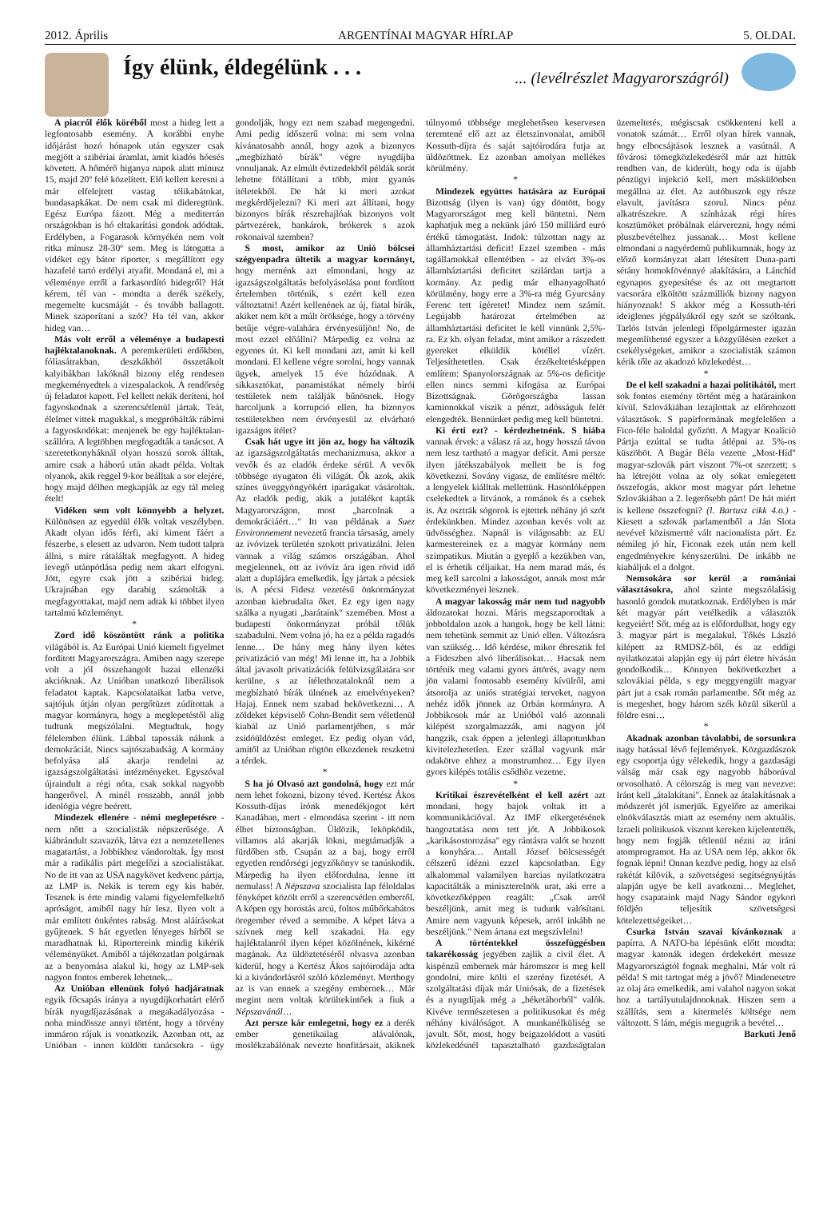2012. Április ARGENTÍNAI MAGYAR HÍRLAP 5. OLDAL
Így élünk, éldegélünk . . .
... (levélrészlet Magyarországról)
A piacról élők köréből most a hideg lett a legfontosabb esemény. A korábbi enyhe időjárást hozó hónapok után egyszer csak megjött a szibériai áramlat, amit kiadós hóesés követett. A hőmérő higanya napok alatt mínusz 15, majd 20º felé közelített. Elő kellett keresni a már elfelejtett vastag télikabátokat, bundasapkákat. De nem csak mi dideregtünk. Egész Európa fázott. Még a mediterrán országokban is hó eltakarítási gondok adódtak. Erdélyben, a Fogarasok környékén nem volt ritka mínusz 28-30º sem. Meg is látogatta a vidéket egy bátor riporter, s megállított egy hazafelé tartó erdélyi atyafit. Mondaná el, mi a véleménye erről a farkasordító hidegről? Hát kérem, tél van - mondta a derék székely, megemelte kucsmáját - és tovább ballagott. Minek szaporítani a szót? Ha tél van, akkor hideg van…
Más volt erről a véleménye a budapesti hajléktalanoknak. A peremkerületi erdőkben, fóliasátrakban, deszkákból összetákolt kalyibákban lakóknál bizony elég rendesen megkeményedtek a vizespalackok. A rendőrség új feladatot kapott. Fel kellett nekik deríteni, hol fagyoskodnak a szerencsétlenül jártak. Teát, élelmet vittek magukkal, s megpróbálták rábírni a fagyoskodókat: menjenek be egy hajléktalan-szállóra. A legtöbben megfogadták a tanácsot. A szeretetkonyháknál olyan hosszú sorok álltak, amire csak a háború után akadt példa. Voltak olyanok, akik reggel 9-kor beálltak a sor elejére, hogy majd délben megkapják az egy tál meleg ételt!
Vidéken sem volt könnyebb a helyzet. Különösen az egyedül élők voltak veszélyben. Akadt olyan idős férfi, aki kiment fáért a fészerbe, s elesett az udvaron. Nem tudott talpra állni, s mire rátaláltak megfagyott. A hideg levegő utánpótlása pedig nem akart elfogyni. Jött, egyre csak jött a szibériai hideg. Ukrajnában egy darabig számolták a megfagyottakat, majd nem adtak ki többet ilyen tartalmú közleményt.
*
Zord idő köszöntött ránk a politika világából is. Az Európai Unió kiemelt figyelmet fordított Magyarországra. Amiben nagy szerepe volt a jól összehangolt hazai ellenzéki akcióknak. Az Unióban unatkozó liberálisok feladatot kaptak. Kapcsolataikat latba vetve, sajtójuk útján olyan pergőtüzet zúdítottak a magyar kormányra, hogy a meglepetéstől alig tudtunk megszólalni. Megtudtuk, hogy félelemben élünk. Lábbal tapossák nálunk a demokráciát. Nincs sajtószabadság. A kormány befolyása alá akarja rendelni az igazságszolgáltatási intézményeket. Egyszóval újraindult a régi nóta, csak sokkal nagyobb hangerővel. A minél rosszabb, annál jobb ideológia végre beérett.
Mindezek ellenére - némi meglepetésre - nem nőtt a szocialisták népszerűsége. A kiábrándult szavazók, látva ezt a nemzetellenes magatartást, a Jobbikhoz vándoroltak. Így most már a radikális párt megelőzi a szocialistákat. No de itt van az USA nagykövet kedvenc pártja, az LMP is. Nekik is terem egy kis babér. Tesznek is érte mindig valami figyelemfelkeltő apróságot, amiből nagy hír lesz. Ilyen volt a már említett önkéntes rabság. Most aláírásokat gyűjtenek. S hát egyetlen lényeges hírből se maradhatnak ki. Riportereink mindig kikérik véleményüket. Amiből a tájékozatlan polgárnak az a benyomása alakul ki, hogy az LMP-sek nagyon fontos emberek lehetnek...
Az Unióban ellenünk folyó hadjáratnak egyik főcsapás iránya a nyugdíjkorhatárt elérő bírák nyugdíjazásának a megakadályozása - noha mindössze annyi történt, hogy a törvény immáron rájuk is vonatkozik. Azonban ott, az Unióban - innen küldött tanácsokra - úgy gondolják, hogy ezt nem szabad megengedni. Ami pedig időszerű volna: mi sem volna kívánatosabb annál, hogy azok a bizonyos „megbízható bírák" végre nyugdíjba vonuljanak. Az elmúlt évtizedekből példák sorát lehetne fölállítani a több, mint gyanús ítéletekből. De hát ki meri azokat megkérdőjelezni? Ki meri azt állítani, hogy bizonyos bírák részrehajlóak bizonyos volt pártvezérek, bankárok, brókerek s azok rokonaival szemben?
S most, amikor az Unió bölcsei szégyenpadra ültetik a magyar kormányt, hogy mernénk azt elmondani, hogy az igazságszolgáltatás befolyásolása pont fordított értelemben történik, s ezért kell ezen változtatni! Azért kellenének az új, fiatal bírák, akiket nem köt a múlt öröksége, hogy a törvény betűje végre-valahára érvényesüljön! No, de most ezzel előállni? Márpedig ez volna az egyenes út. Ki kell mondani azt, amit ki kell mondani. El kellene végre sorolni, hogy vannak ügyek, amelyek 15 éve húzódnak. A sikkasztókat, panamistákat némely bírói testületek nem találják bűnösnek. Hogy harcoljunk a korrupció ellen, ha bizonyos testületekben nem érvényesül az elvárható igazságos ítélet?
Csak hát ugye itt jön az, hogy ha változik az igazságszolgáltatás mechanizmusa, akkor a vevők és az eladók érdeke sérül. A vevők többsége nyugaton éli világát. Ők azok, akik színes üveggyöngyökért iparágakat vásároltak. Az eladók pedig, akik a jutalékot kapták Magyarországon, most „harcolnak a demokráciáért…" Itt van példának a Suez Environnement nevezetű francia társaság, amely az ivóvizek területén szokott privatizálni. Jelen vannak a világ számos országában. Ahol megjelennek, ott az ivóvíz ára igen rövid idő alatt a duplájára emelkedik. Így jártak a pécsiek is. A pécsi Fidesz vezetésű önkormányzat azonban kiebrudalta őket. Ez egy igen nagy szálka a nyugati „barátaink" szemében. Most a budapesti önkormányzat próbál tőlük szabadulni. Nem volna jó, ha ez a példa ragadós lenne… De hány meg hány ilyen kétes privatizáció van még! Mi lenne itt, ha a Jobbik által javasolt privatizációk felülvizsgálatára sor kerülne, s az ítélethozataloknál nem a megbízható bírák ülnének az emelvényeken? Hajaj. Ennek nem szabad bekövetkezni… A zöldeket képviselő Cohn-Bendit sem véletlenül kiabál az Unió parlamentjében, s már zsidóüldözést emleget. Ez pedig olyan vád, amitől az Unióban rögtön elkezdenek reszketni a térdek.
*
S ha jó Olvasó azt gondolná, hogy ezt már nem lehet fokozni, bizony téved. Kertész Ákos Kossuth-díjas írónk menedékjogot kért Kanadában, mert - elmondása szerint - itt nem élhet biztonságban. Üldözik, leköpködik, villamos alá akarják lökni, megtámadják a fürdőben stb. Csupán az a baj, hogy erről egyetlen rendőrségi jegyzőkönyv se tanúskodik. Márpedig ha ilyen előfordulna, lenne itt nemulass! A Népszava szocialista lap féloldalas fényképet közölt erről a szerencsétlen emberről. A képen egy borostás arcú, foltos műbőrkabátos öregember réved a semmibe. A képet látva a szívnek meg kell szakadni. Ha egy hajléktalanról ilyen képet közölnének, kikérné magának. Az üldöztetéséről olvasva azonban kiderül, hogy a Kertész Ákos sajtóirodája adta ki a kivándorlásról szóló közleményt. Merthogy az is van ennek a szegény embernek… Már megint nem voltak körültekintőek a fiuk a Népszavánál…
Azt persze kár emlegetni, hogy ez a derék ember genetikailag alávalónak, moslékzabálónak nevezte honfitársait, akiknek túlnyomó többsége meglehetősen keservesen teremtené elő azt az életszínvonalat, amiből Kossuth-díjra és saját sajtóirodára futja az üldözöttnek. Ez azonban amolyan mellékes körülmény.
*
Mindezek együttes hatására az Európai Bizottság (ilyen is van) úgy döntött, hogy Magyarországot meg kell büntetni. Nem kaphatjuk meg a nekünk járó 150 milliárd euró értékű támogatást. Indok: túlzottan nagy az államháztartási deficit! Ezzel szemben - más tagállamokkal ellentétben - az elvárt 3%-os államháztartási deficitet szilárdan tartja a kormány. Az pedig már elhanyagolható körülmény, hogy erre a 3%-ra még Gyurcsány Ferenc tett ígéretet! Mindez nem számít. Legújabb határozat értelmében az államháztartási deficitet le kell vinnünk 2,5%-ra. Ez kb. olyan feladat, mint amikor a rászedett gyereket elküldik kötéllel vízért. Teljesíthetetlen. Csak érzékeltetésképpen említem: Spanyolországnak az 5%-os deficitje ellen nincs semmi kifogása az Európai Bizottságnak. Görögországba lassan kamionokkal viszik a pénzt, adósságuk felét elengedték. Bennünket pedig meg kell büntetni.
Ki érti ezt? - kérdezhetnénk. S hiába vannak érvek: a válasz rá az, hogy hosszú távon nem lesz tartható a magyar deficit. Ami persze ilyen játékszabályok mellett be is fog következni. Sovány vigasz, de említésre méltó: a lengyelek kiálltak mellettünk. Hasonlóképpen cselekedtek a litvánok, a románok és a csehek is. Az osztrák sógorok is ejtettek néhány jó szót érdekünkben. Mindez azonban kevés volt az üdvösséghez. Napnál is világosabb: az EU karmestereinek ez a magyar kormány nem szimpatikus. Miután a gyeplő a kezükben van, el is érhetik céljaikat. Ha nem marad más, és meg kell sarcolni a lakosságot, annak most már következményei lesznek.
A magyar lakosság már nem tud nagyobb áldozatokat hozni. Máris megszaporodtak a jobboldalon azok a hangok, hogy be kell látni: nem tehetünk semmit az Unió ellen. Változásra van szükség… Idő kérdése, mikor ébresztik fel a Fideszben alvó liberálisokat… Hacsak nem történik meg valami gyors áttörés, avagy nem jön valami fontosabb esemény kívülről, ami átsorolja az uniós stratégiai terveket, nagyon nehéz idők jönnek az Orbán kormányra. A Jobbikosok már az Unióból való azonnali kilépést szorgalmazzák, ami nagyon jól hangzik, csak éppen a jelenlegi állapotunkban kivitelezhetetlen. Ezer szállal vagyunk már odakötve ehhez a monstrumhoz… Egy ilyen gyors kilépés totális csődhöz vezetne.
*
Kritikai észrevételként el kell azért azt mondani, hogy bajok voltak itt a kommunikációval. Az IMF elkergetésének hangoztatása nem tett jót. A Jobbikosok „karikásostorozása" egy rántásra valót se hozott a konyhára… Antall József bölcsességét célszerű idézni ezzel kapcsolatban. Egy alkalommal valamilyen harcias nyilatkozatra kapacitálták a miniszterelnök urat, aki erre a következőképpen reagált: „Csak arról beszéljünk, amit meg is tudunk valósítani. Amire nem vagyunk képesek, arról inkább ne beszéljünk." Nem ártana ezt megszívlelni!
A történtekkel összefüggésben takarékosság jegyében zajlik a civil élet. A kispénzű embernek már háromszor is meg kell gondolni, mire költi el szerény fizetését. A szolgáltatási díjak már Uniósak, de a fizetések és a nyugdíjak még a „béketáborból" valók. Kivéve természetesen a politikusokat és még néhány kiválóságot. A munkanélküliség se javult. Sőt, most, hogy beigazolódott a vasúti közlekedésnél tapasztalható gazdaságtalan üzemeltetés, mégiscsak csökkenteni kell a vonatok számát… Erről olyan hírek vannak, hogy elbocsájtások lesznek a vasútnál. A fővárosi tömegközlekedésről már azt hittük rendben van, de kiderült, hogy oda is újabb pénzügyi injekció kell, mert máskülönben megállna az élet. Az autóbuszok egy része elavult, javításra szorul. Nincs pénz alkatrészekre. A színházak régi híres kosztümöket próbálnak elárverezni, hogy némi pluszbevételhez jussanak… Most kellene elmondani a nagyérdemű publikumnak, hogy az előző kormányzat alatt létesített Duna-parti sétány homokfövénnyé alakítására, a Lánchíd egynapos gyepesítése és az ott megtartott vacsorára elköltött százmilliók bizony nagyon hiányoznak! S akkor még a Kossuth-téri ideiglenes jégpályákról egy szót se szóltunk. Tarlós István jelenlegi főpolgármester igazán megemlíthetné egyszer a közgyűlésen ezeket a csekélységeket, amikor a szocialisták számon kérik tőle az akadozó közlekedést…
*
De el kell szakadni a hazai politikától, mert sok fontos esemény történt még a határainkon kívül. Szlovákiában lezajlottak az előrehozott választások. S papírformának megfelelően a Fico-féle baloldal győzött. A Magyar Koalíció Pártja ezúttal se tudta átlépni az 5%-os küszöböt. A Bugár Béla vezette „Most-Híd" magyar-szlovák párt viszont 7%-ot szerzett; s ha létrejött volna az oly sokat emlegetett összefogás, akkor most magyar párt lehetne Szlovákiában a 2. legerősebb párt! De hát miért is kellene összefogni? (l. Bartusz cikk 4.o.) - Kiesett a szlovák parlamentből a Ján Slota nevével közismertté vált nacionalista párt. Ez némileg jó hír, Ficonak ezek után nem kell engedményekre kényszerülni. De inkább ne kiabáljuk el a dolgot.
Nemsokára sor kerül a romániai választásokra, ahol szinte megszólalásig hasonló gondok mutatkoznak. Erdélyben is már két magyar párt vetélkedik a választók kegyeiért! Sőt, még az is előfordulhat, hogy egy 3. magyar párt is megalakul. Tőkés László kilépett az RMDSZ-ből, és az eddigi nyilatkozatai alapján egy új párt életre hívásán gondolkodik… Könnyen bekövetkezhet a szlovákiai példa, s egy meggyengült magyar párt jut a csak román parlamentbe. Sőt még az is megeshet, hogy három szék közül sikerül a földre esni…
*
Akadnak azonban távolabbi, de sorsunkra nagy hatással lévő fejlemények. Közgazdászok egy csoportja úgy vélekedik, hogy a gazdasági válság már csak egy nagyobb háborúval orvosolható. A célország is meg van nevezve: Iránt kell „átalakítani". Ennek az átalakításnak a módszerét jól ismerjük. Egyelőre az amerikai elnökválasztás miatt az esemény nem aktuális. Izraeli politikusok viszont kereken kijelentették, hogy nem fogják tétlenül nézni az iráni atomprogramot. Ha az USA nem lép, akkor ők fognak lépni! Onnan kezdve pedig, hogy az első rakétát kilövik, a szövetségesi segítségnyújtás alapján ugye be kell avatkozni… Meglehet, hogy csapataink majd Nagy Sándor egykori földjén teljesítik szövetségesi kötelezettségeiket…
Csurka István szavai kívánkoznak a papírra. A NATO-ba lépésünk előtt mondta: magyar katonák idegen érdekekért messze Magyarországtól fognak meghalni. Már volt rá példa! S mit tartogat még a jövő? Mindenesetre az olaj ára emelkedik, ami valahol nagyon sokat hoz a tartályutulajdonoknak. Hiszen sem a szállítás, sem a kitermelés költsége nem változott. S lám, mégis megugrik a bevétel… Barkuti Jenő